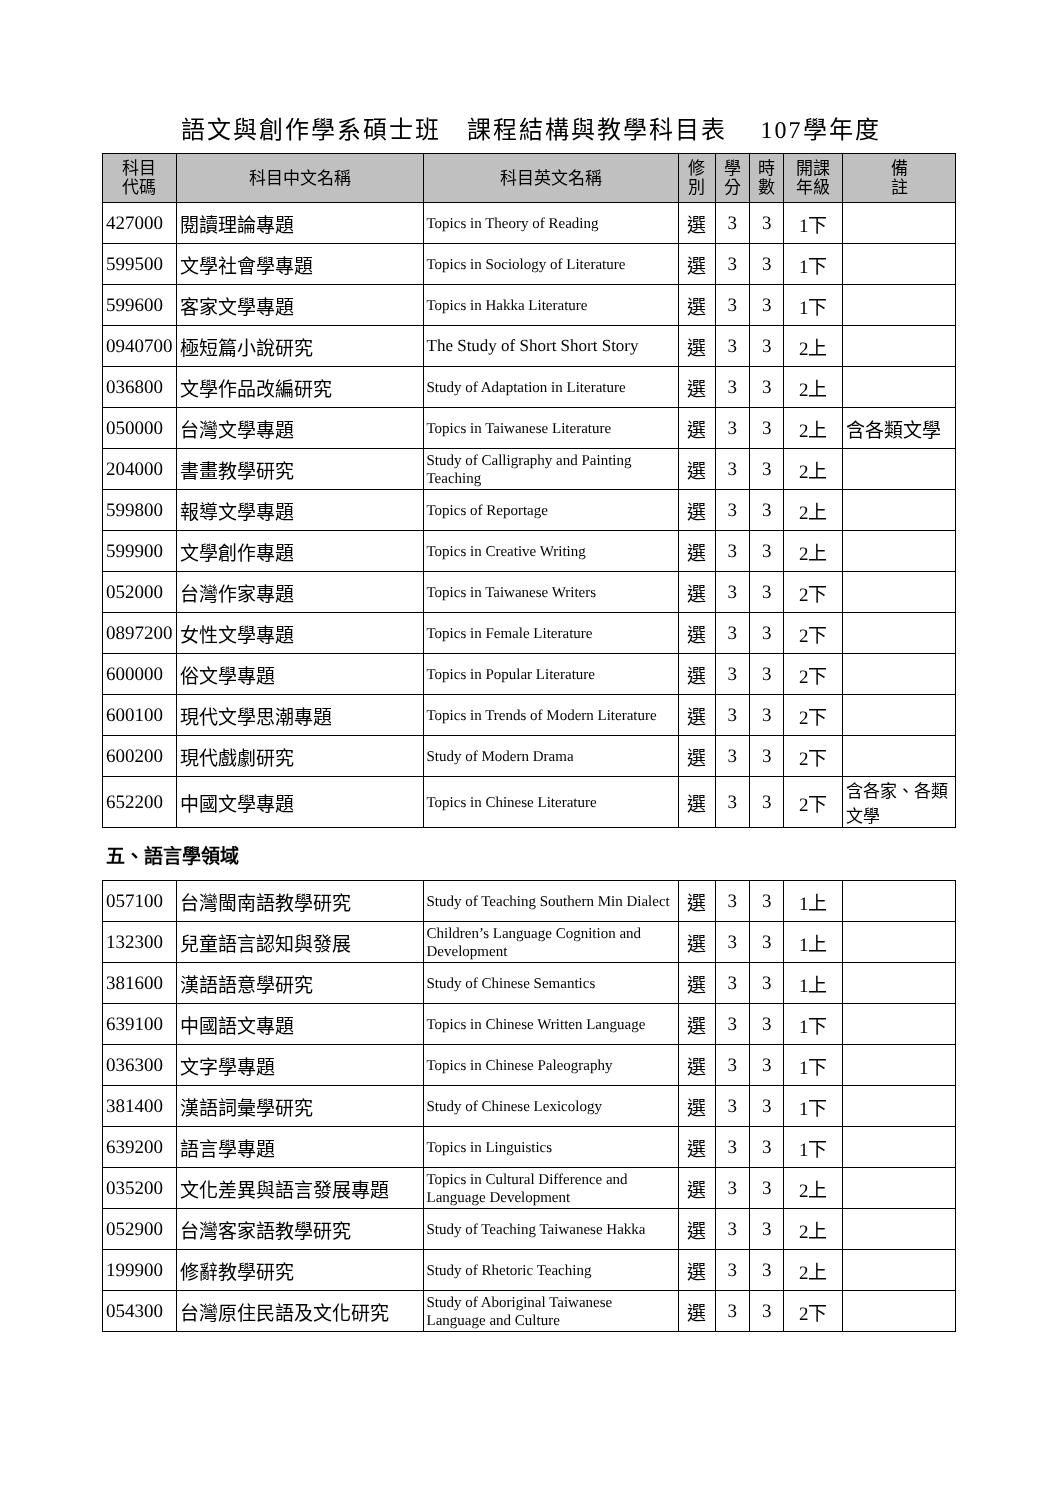語文與創作學系碩士班　課程結構與教學科目表　 107學年度
| 科目 代碼 | 科目中文名稱 | 科目英文名稱 | 修 別 | 學 分 | 時 數 | 開課 年級 | 備 註 |
| --- | --- | --- | --- | --- | --- | --- | --- |
| 427000 | 閱讀理論專題 | Topics in Theory of Reading | 選 | 3 | 3 | 1下 | |
| 599500 | 文學社會學專題 | Topics in Sociology of Literature | 選 | 3 | 3 | 1下 | |
| 599600 | 客家文學專題 | Topics in Hakka Literature | 選 | 3 | 3 | 1下 | |
| 0940700 | 極短篇小說研究 | The Study of Short Short Story | 選 | 3 | 3 | 2上 | |
| 036800 | 文學作品改編研究 | Study of Adaptation in Literature | 選 | 3 | 3 | 2上 | |
| 050000 | 台灣文學專題 | Topics in Taiwanese Literature | 選 | 3 | 3 | 2上 | 含各類文學 |
| 204000 | 書畫教學研究 | Study of Calligraphy and Painting Teaching | 選 | 3 | 3 | 2上 | |
| 599800 | 報導文學專題 | Topics of Reportage | 選 | 3 | 3 | 2上 | |
| 599900 | 文學創作專題 | Topics in Creative Writing | 選 | 3 | 3 | 2上 | |
| 052000 | 台灣作家專題 | Topics in Taiwanese Writers | 選 | 3 | 3 | 2下 | |
| 0897200 | 女性文學專題 | Topics in Female Literature | 選 | 3 | 3 | 2下 | |
| 600000 | 俗文學專題 | Topics in Popular Literature | 選 | 3 | 3 | 2下 | |
| 600100 | 現代文學思潮專題 | Topics in Trends of Modern Literature | 選 | 3 | 3 | 2下 | |
| 600200 | 現代戲劇研究 | Study of Modern Drama | 選 | 3 | 3 | 2下 | |
| 652200 | 中國文學專題 | Topics in Chinese Literature | 選 | 3 | 3 | 2下 | 含各家、各類文學 |
| 五、語言學領域 | | | | | | | |
| 057100 | 台灣閩南語教學研究 | Study of Teaching Southern Min Dialect | 選 | 3 | 3 | 1上 | |
| 132300 | 兒童語言認知與發展 | Children’s Language Cognition and Development | 選 | 3 | 3 | 1上 | |
| 381600 | 漢語語意學研究 | Study of Chinese Semantics | 選 | 3 | 3 | 1上 | |
| 639100 | 中國語文專題 | Topics in Chinese Written Language | 選 | 3 | 3 | 1下 | |
| 036300 | 文字學專題 | Topics in Chinese Paleography | 選 | 3 | 3 | 1下 | |
| 381400 | 漢語詞彙學研究 | Study of Chinese Lexicology | 選 | 3 | 3 | 1下 | |
| 639200 | 語言學專題 | Topics in Linguistics | 選 | 3 | 3 | 1下 | |
| 035200 | 文化差異與語言發展專題 | Topics in Cultural Difference and Language Development | 選 | 3 | 3 | 2上 | |
| 052900 | 台灣客家語教學研究 | Study of Teaching Taiwanese Hakka | 選 | 3 | 3 | 2上 | |
| 199900 | 修辭教學研究 | Study of Rhetoric Teaching | 選 | 3 | 3 | 2上 | |
| 054300 | 台灣原住民語及文化研究 | Study of Aboriginal Taiwanese Language and Culture | 選 | 3 | 3 | 2下 | |